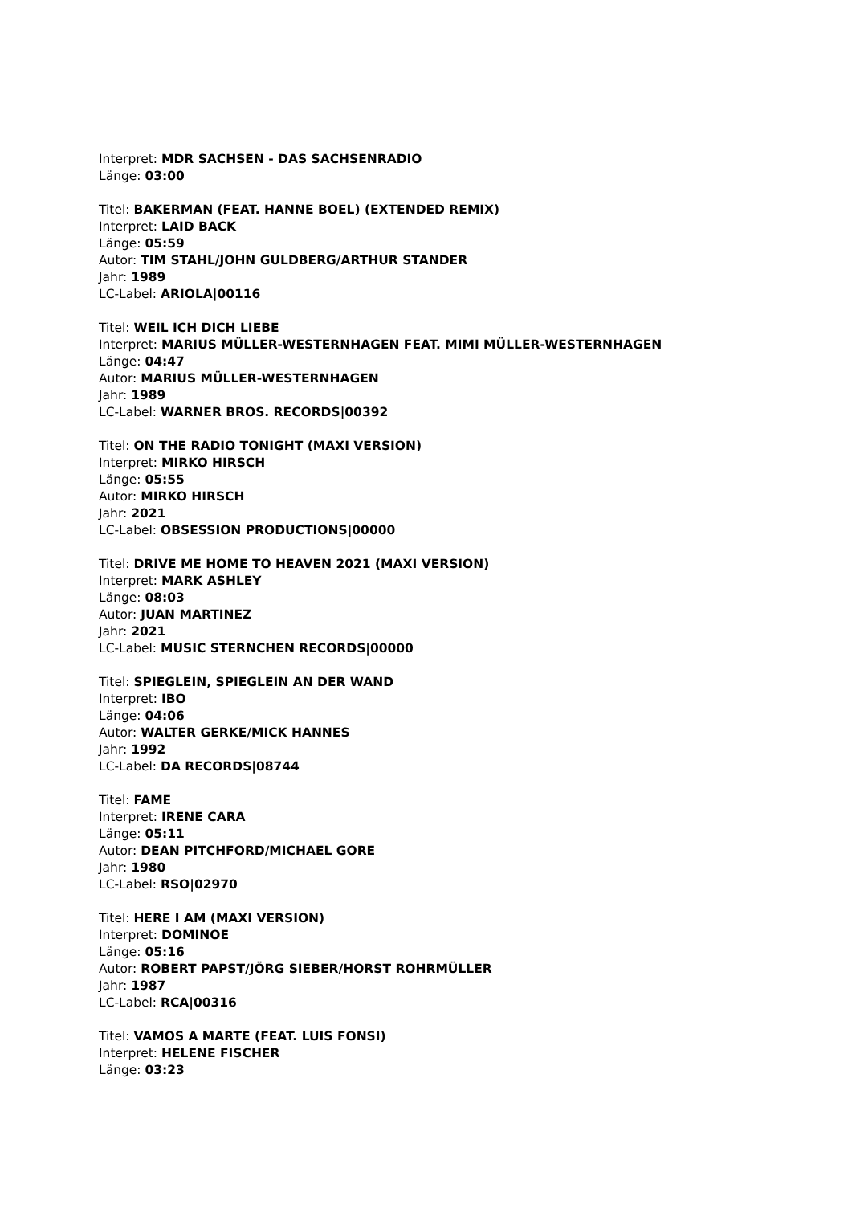Interpret: MDR SACHSEN - DAS SACHSENRADIO
Länge: 03:00
Titel: BAKERMAN (FEAT. HANNE BOEL) (EXTENDED REMIX)
Interpret: LAID BACK
Länge: 05:59
Autor: TIM STAHL/JOHN GULDBERG/ARTHUR STANDER
Jahr: 1989
LC-Label: ARIOLA|00116
Titel: WEIL ICH DICH LIEBE
Interpret: MARIUS MÜLLER-WESTERNHAGEN FEAT. MIMI MÜLLER-WESTERNHAGEN
Länge: 04:47
Autor: MARIUS MÜLLER-WESTERNHAGEN
Jahr: 1989
LC-Label: WARNER BROS. RECORDS|00392
Titel: ON THE RADIO TONIGHT (MAXI VERSION)
Interpret: MIRKO HIRSCH
Länge: 05:55
Autor: MIRKO HIRSCH
Jahr: 2021
LC-Label: OBSESSION PRODUCTIONS|00000
Titel: DRIVE ME HOME TO HEAVEN 2021 (MAXI VERSION)
Interpret: MARK ASHLEY
Länge: 08:03
Autor: JUAN MARTINEZ
Jahr: 2021
LC-Label: MUSIC STERNCHEN RECORDS|00000
Titel: SPIEGLEIN, SPIEGLEIN AN DER WAND
Interpret: IBO
Länge: 04:06
Autor: WALTER GERKE/MICK HANNES
Jahr: 1992
LC-Label: DA RECORDS|08744
Titel: FAME
Interpret: IRENE CARA
Länge: 05:11
Autor: DEAN PITCHFORD/MICHAEL GORE
Jahr: 1980
LC-Label: RSO|02970
Titel: HERE I AM (MAXI VERSION)
Interpret: DOMINOE
Länge: 05:16
Autor: ROBERT PAPST/JÖRG SIEBER/HORST ROHRMÜLLER
Jahr: 1987
LC-Label: RCA|00316
Titel: VAMOS A MARTE (FEAT. LUIS FONSI)
Interpret: HELENE FISCHER
Länge: 03:23